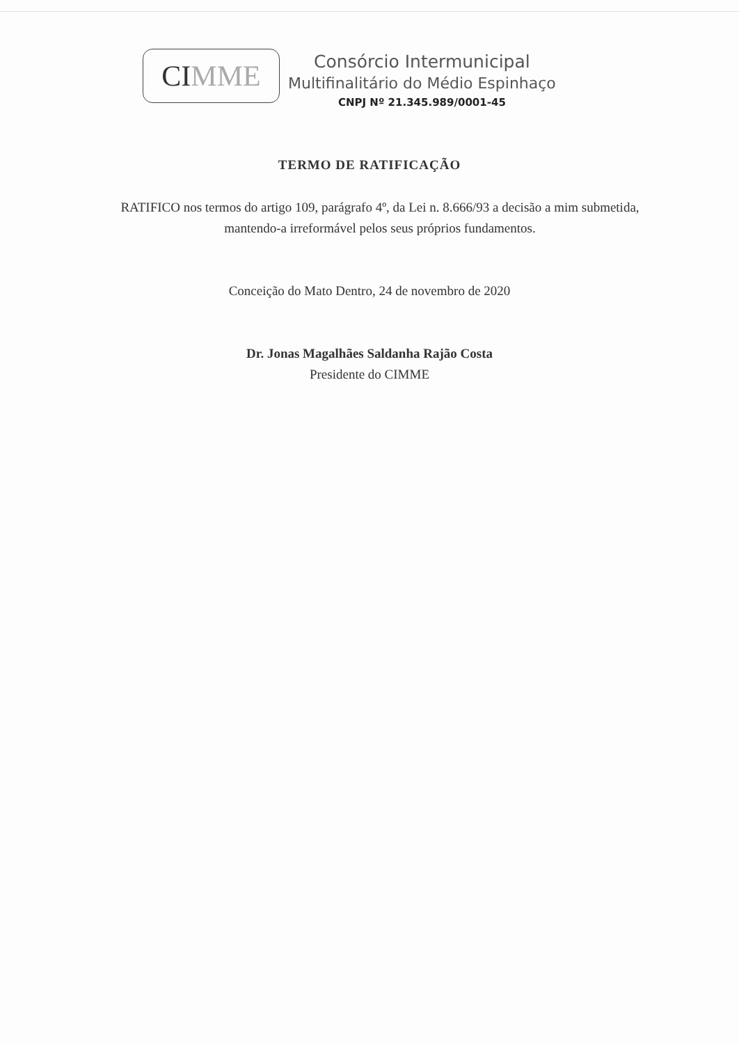CI MME
Consórcio Intermunicipal
Multifinalitário do Médio Espinhaço
CNPJ Nº 21.345.989/0001-45
TERMO DE RATIFICAÇÃO
RATIFICO nos termos do artigo 109, parágrafo 4º, da Lei n. 8.666/93 a decisão a mim submetida, mantendo-a irreformável pelos seus próprios fundamentos.
Conceição do Mato Dentro, 24 de novembro de 2020
Dr. Jonas Magalhães Saldanha Rajão Costa
Presidente do CIMME